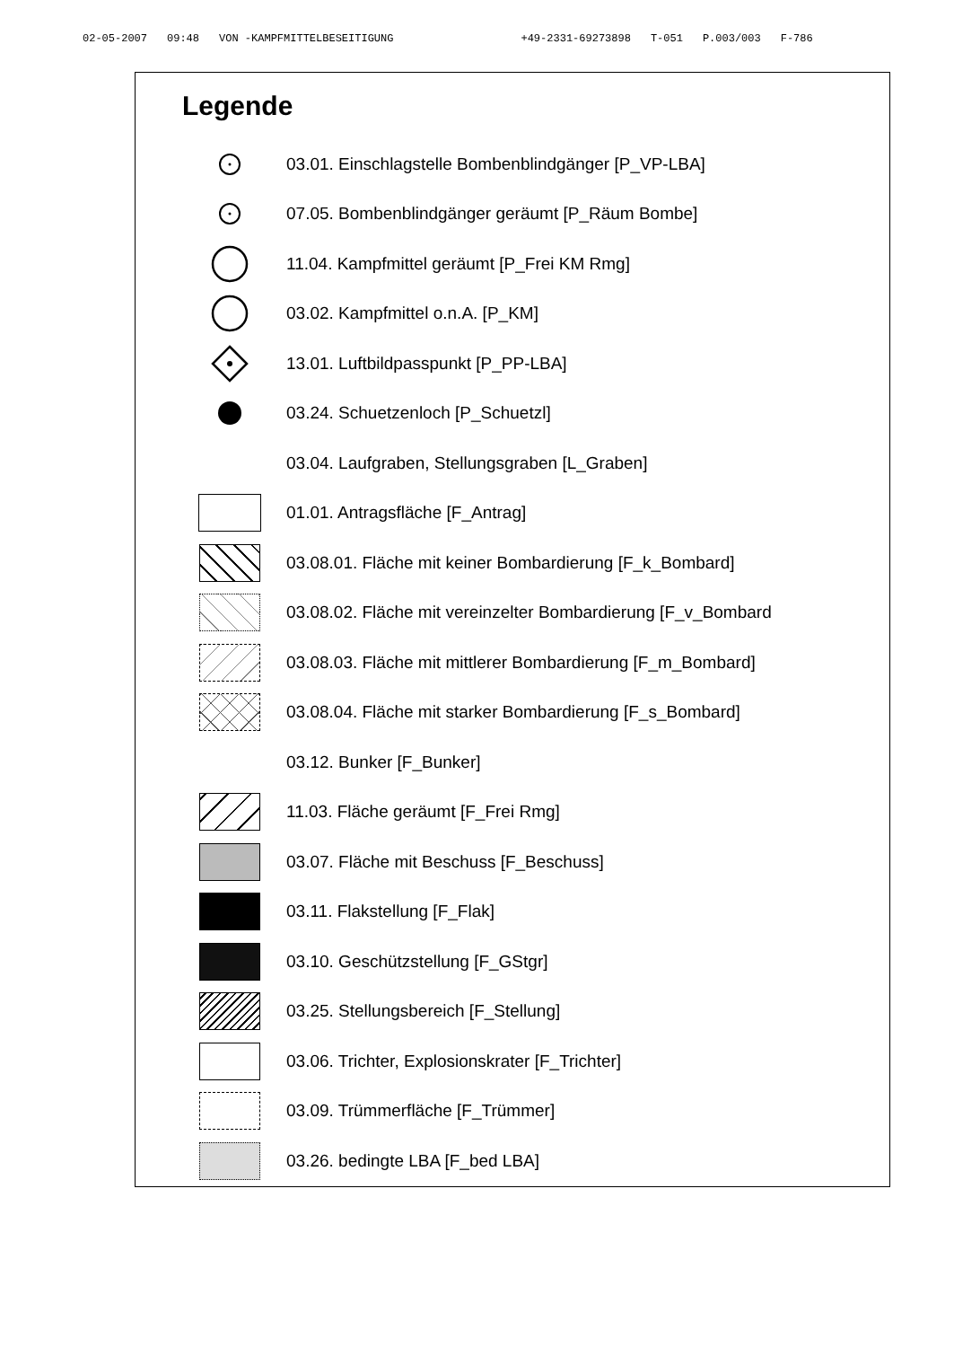02-05-2007 09:48 VON -KAMPFMITTELBESEITIGUNG +49-2331-69273898 T-051 P.003/003 F-786
Legende
03.01. Einschlagstelle Bombenblindgänger [P_VP-LBA]
07.05. Bombenblindgänger geräumt [P_Räum Bombe]
11.04. Kampfmittel geräumt [P_Frei KM Rmg]
03.02. Kampfmittel o.n.A. [P_KM]
13.01. Luftbildpasspunkt [P_PP-LBA]
03.24. Schuetzenloch [P_Schuetzl]
03.04. Laufgraben, Stellungsgraben [L_Graben]
01.01. Antragsfläche [F_Antrag]
03.08.01. Fläche mit keiner Bombardierung [F_k_Bombard]
03.08.02. Fläche mit vereinzelter Bombardierung [F_v_Bombard
03.08.03. Fläche mit mittlerer Bombardierung [F_m_Bombard]
03.08.04. Fläche mit starker Bombardierung [F_s_Bombard]
03.12. Bunker [F_Bunker]
11.03. Fläche geräumt [F_Frei Rmg]
03.07. Fläche mit Beschuss [F_Beschuss]
03.11. Flakstellung [F_Flak]
03.10. Geschützstellung [F_GStgr]
03.25. Stellungsbereich [F_Stellung]
03.06. Trichter, Explosionskrater [F_Trichter]
03.09. Trümmerfläche [F_Trümmer]
03.26. bedingte LBA [F_bed LBA]